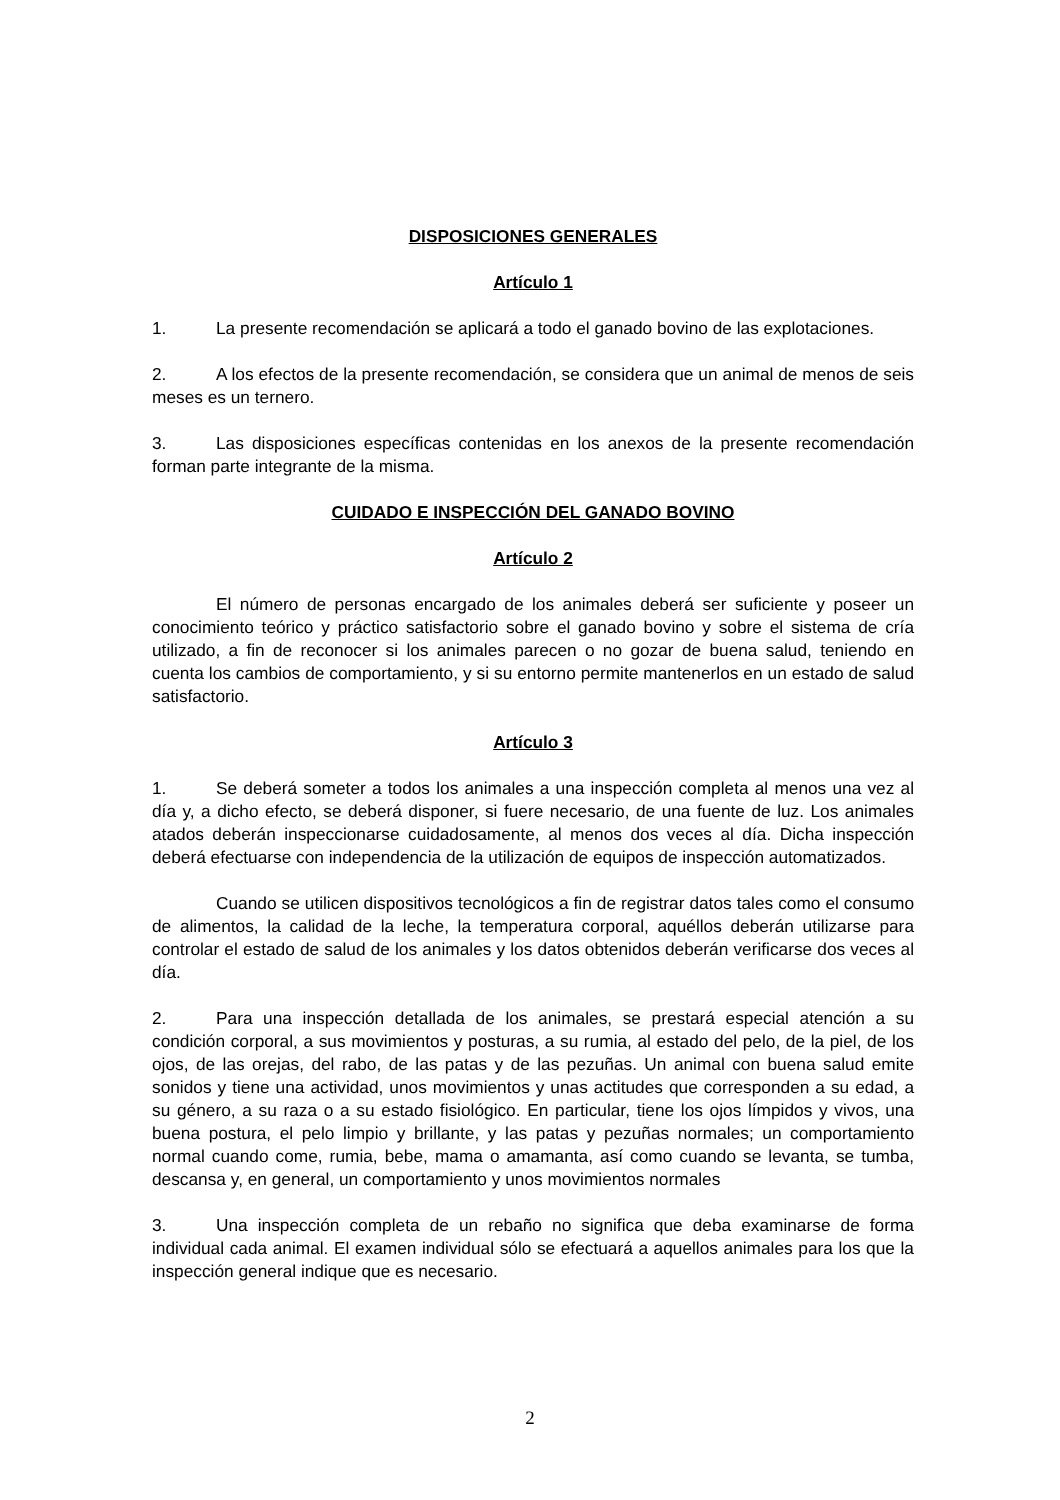DISPOSICIONES GENERALES
Artículo 1
1. La presente recomendación se aplicará a todo el ganado bovino de las explotaciones.
2. A los efectos de la presente recomendación, se considera que un animal de menos de seis meses es un ternero.
3. Las disposiciones específicas contenidas en los anexos de la presente recomendación forman parte integrante de la misma.
CUIDADO E INSPECCIÓN DEL GANADO BOVINO
Artículo 2
El número de personas encargado de los animales deberá ser suficiente y poseer un conocimiento teórico y práctico satisfactorio sobre el ganado bovino y sobre el sistema de cría utilizado, a fin de reconocer si los animales parecen o no gozar de buena salud, teniendo en cuenta los cambios de comportamiento, y si su entorno permite mantenerlos en un estado de salud satisfactorio.
Artículo 3
1. Se deberá someter a todos los animales a una inspección completa al menos una vez al día y, a dicho efecto, se deberá disponer, si fuere necesario, de una fuente de luz. Los animales atados deberán inspeccionarse cuidadosamente, al menos dos veces al día. Dicha inspección deberá efectuarse con independencia de la utilización de equipos de inspección automatizados.
Cuando se utilicen dispositivos tecnológicos a fin de registrar datos tales como el consumo de alimentos, la calidad de la leche, la temperatura corporal, aquéllos deberán utilizarse para controlar el estado de salud de los animales y los datos obtenidos deberán verificarse dos veces al día.
2. Para una inspección detallada de los animales, se prestará especial atención a su condición corporal, a sus movimientos y posturas, a su rumia, al estado del pelo, de la piel, de los ojos, de las orejas, del rabo, de las patas y de las pezuñas. Un animal con buena salud emite sonidos y tiene una actividad, unos movimientos y unas actitudes que corresponden a su edad, a su género, a su raza o a su estado fisiológico. En particular, tiene los ojos límpidos y vivos, una buena postura, el pelo limpio y brillante, y las patas y pezuñas normales; un comportamiento normal cuando come, rumia, bebe, mama o amamanta, así como cuando se levanta, se tumba, descansa y, en general, un comportamiento y unos movimientos normales
3. Una inspección completa de un rebaño no significa que deba examinarse de forma individual cada animal. El examen individual sólo se efectuará a aquellos animales para los que la inspección general indique que es necesario.
2